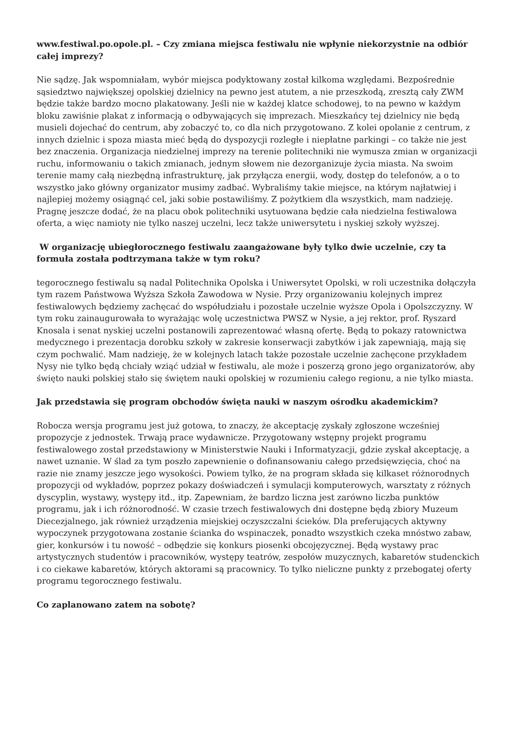www.festiwal.po.opole.pl. – Czy zmiana miejsca festiwalu nie wpłynie niekorzystnie na odbiór całej imprezy?
Nie sądzę. Jak wspomniałam, wybór miejsca podyktowany został kilkoma względami. Bezpośrednie sąsiedztwo największej opolskiej dzielnicy na pewno jest atutem, a nie przeszkodą, zresztą cały ZWM będzie także bardzo mocno plakatowany. Jeśli nie w każdej klatce schodowej, to na pewno w każdym bloku zawiśnie plakat z informacją o odbywających się imprezach. Mieszkańcy tej dzielnicy nie będą musieli dojechać do centrum, aby zobaczyć to, co dla nich przygotowano. Z kolei opolanie z centrum, z innych dzielnic i spoza miasta mieć będą do dyspozycji rozległe i niepłatne parkingi – co także nie jest bez znaczenia. Organizacja niedzielnej imprezy na terenie politechniki nie wymusza zmian w organizacji ruchu, informowaniu o takich zmianach, jednym słowem nie dezorganizuje życia miasta. Na swoim terenie mamy całą niezbędną infrastrukturę, jak przyłącza energii, wody, dostęp do telefonów, a o to wszystko jako główny organizator musimy zadbać. Wybraliśmy takie miejsce, na którym najłatwiej i najlepiej możemy osiągnąć cel, jaki sobie postawiliśmy. Z pożytkiem dla wszystkich, mam nadzieję. Pragnę jeszcze dodać, że na placu obok politechniki usytuowana będzie cała niedzielna festiwalowa oferta, a więc namioty nie tylko naszej uczelni, lecz także uniwersytetu i nyskiej szkoły wyższej.
W organizację ubiegłorocznego festiwalu zaangażowane były tylko dwie uczelnie, czy ta formuła została podtrzymana także w tym roku?
tegorocznego festiwalu są nadal Politechnika Opolska i Uniwersytet Opolski, w roli uczestnika dołączyła tym razem Państwowa Wyższa Szkoła Zawodowa w Nysie. Przy organizowaniu kolejnych imprez festiwalowych będziemy zachęcać do współudziału i pozostałe uczelnie wyższe Opola i Opolszczyzny. W tym roku zainaugurowała to wyrażając wolę uczestnictwa PWSZ w Nysie, a jej rektor, prof. Ryszard Knosala i senat nyskiej uczelni postanowili zaprezentować własną ofertę. Będą to pokazy ratownictwa medycznego i prezentacja dorobku szkoły w zakresie konserwacji zabytków i jak zapewniają, mają się czym pochwalić. Mam nadzieję, że w kolejnych latach także pozostałe uczelnie zachęcone przykładem Nysy nie tylko będą chciały wziąć udział w festiwalu, ale może i poszerzą grono jego organizatorów, aby święto nauki polskiej stało się świętem nauki opolskiej w rozumieniu całego regionu, a nie tylko miasta.
Jak przedstawia się program obchodów święta nauki w naszym ośrodku akademickim?
Robocza wersja programu jest już gotowa, to znaczy, że akceptację zyskały zgłoszone wcześniej propozycje z jednostek. Trwają prace wydawnicze. Przygotowany wstępny projekt programu festiwalowego został przedstawiony w Ministerstwie Nauki i Informatyzacji, gdzie zyskał akceptację, a nawet uznanie. W ślad za tym poszło zapewnienie o dofinansowaniu całego przedsięwzięcia, choć na razie nie znamy jeszcze jego wysokości. Powiem tylko, że na program składa się kilkaset różnorodnych propozycji od wykładów, poprzez pokazy doświadczeń i symulacji komputerowych, warsztaty z różnych dyscyplin, wystawy, występy itd., itp. Zapewniam, że bardzo liczna jest zarówno liczba punktów programu, jak i ich różnorodność. W czasie trzech festiwalowych dni dostępne będą zbiory Muzeum Diecezjalnego, jak również urządzenia miejskiej oczyszczalni ścieków. Dla preferujących aktywny wypoczynek przygotowana zostanie ścianka do wspinaczek, ponadto wszystkich czeka mnóstwo zabaw, gier, konkursów i tu nowość – odbędzie się konkurs piosenki obcojęzycznej. Będą wystawy prac artystycznych studentów i pracowników, występy teatrów, zespołów muzycznych, kabaretów studenckich i co ciekawe kabaretów, których aktorami są pracownicy. To tylko nieliczne punkty z przebogatej oferty programu tegorocznego festiwalu.
Co zaplanowano zatem na sobotę?